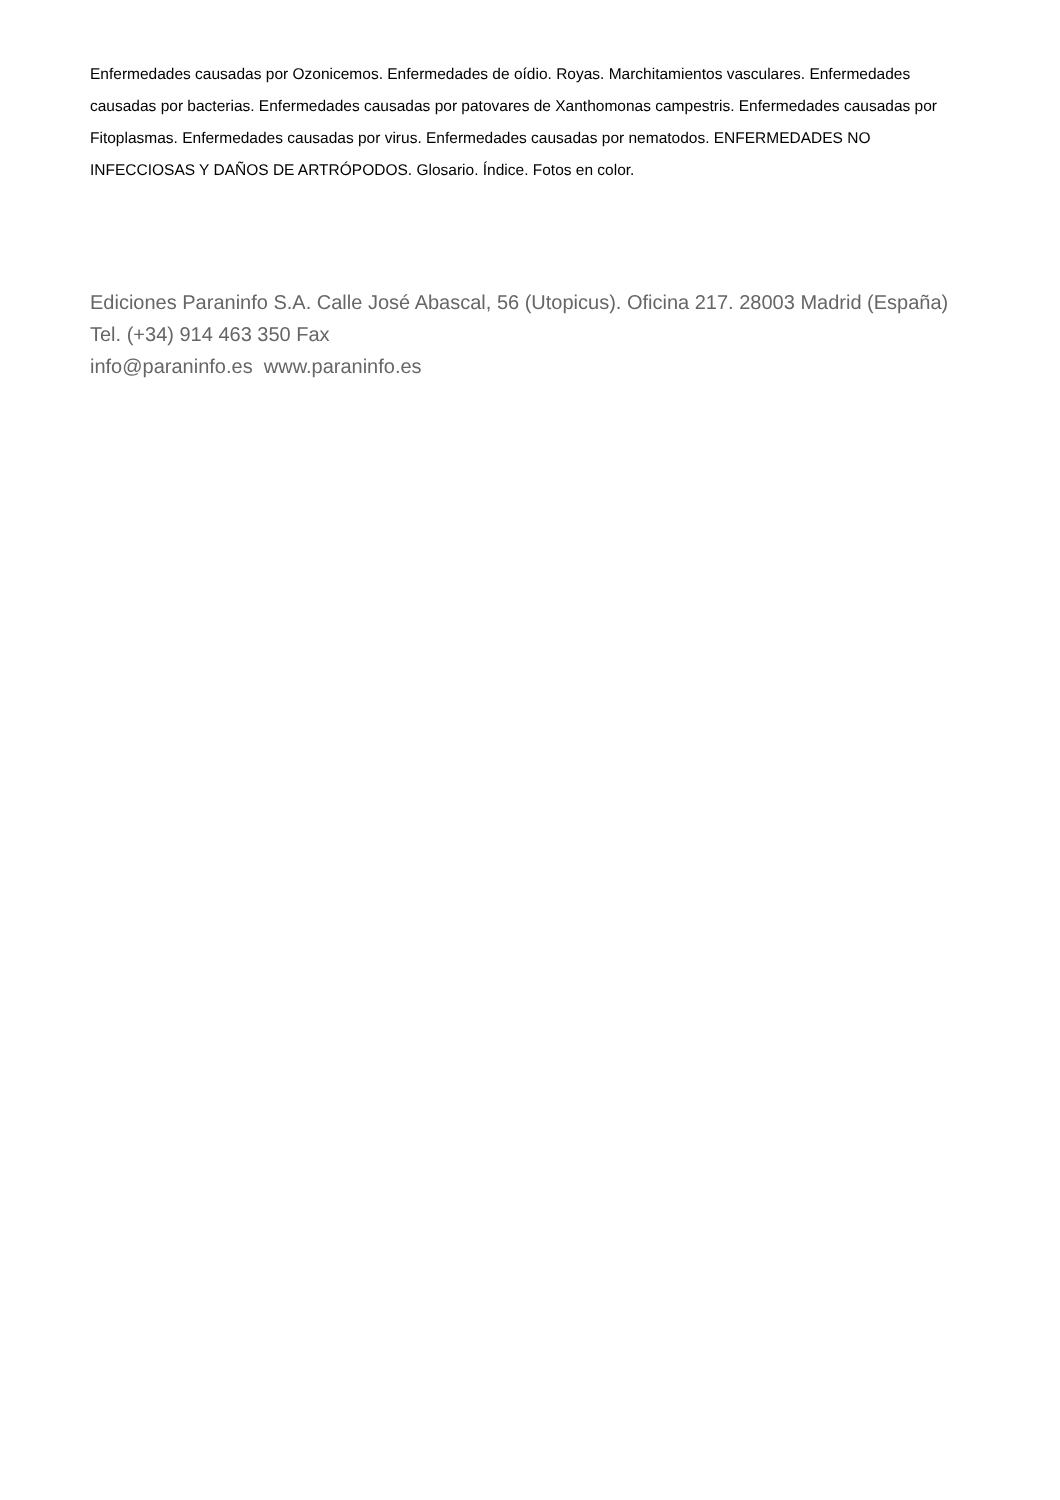Enfermedades causadas por Ozonicemos. Enfermedades de oídio. Royas. Marchitamientos vasculares. Enfermedades causadas por bacterias. Enfermedades causadas por patovares de Xanthomonas campestris. Enfermedades causadas por Fitoplasmas. Enfermedades causadas por virus. Enfermedades causadas por nematodos. ENFERMEDADES NO INFECCIOSAS Y DAÑOS DE ARTRÓPODOS. Glosario. Índice. Fotos en color.
Ediciones Paraninfo S.A. Calle José Abascal, 56 (Utopicus). Oficina 217. 28003 Madrid (España)
Tel. (+34) 914 463 350 Fax
info@paraninfo.es www.paraninfo.es